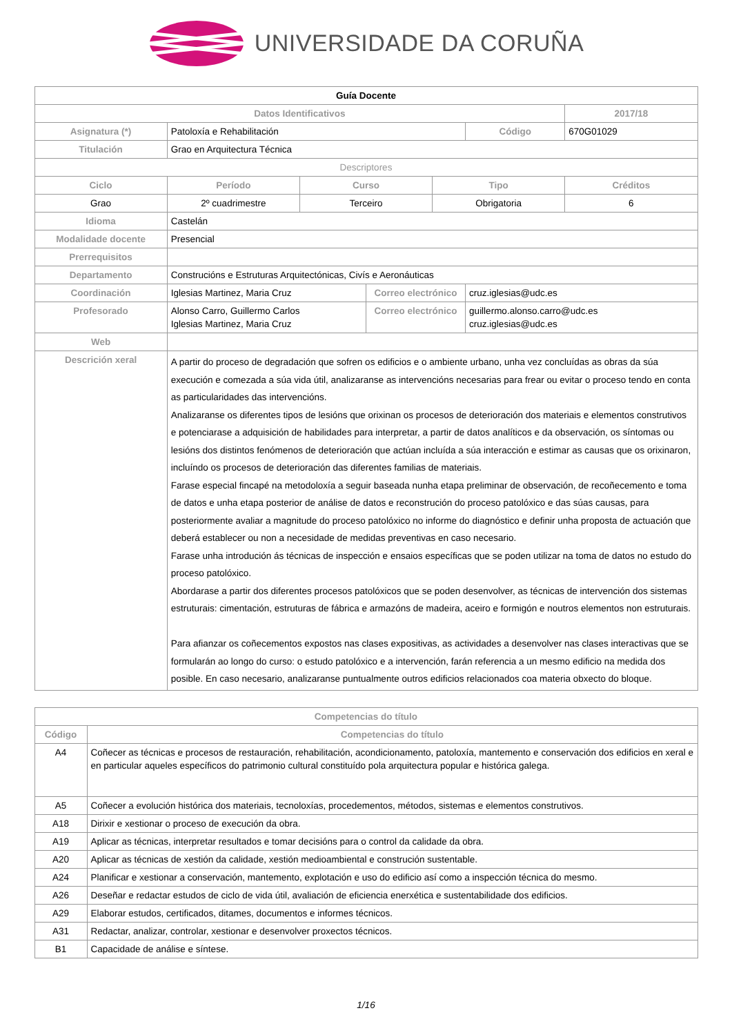UNIVERSIDADE DA CORUÑA
| Guía Docente | | | | | | |
| Datos Identificativos | | | | | | 2017/18 |
| Asignatura (*) | Patoloxía e Rehabilitación | | | | Código | 670G01029 |
| Titulación | Grao en Arquitectura Técnica | | | | | |
| Descriptores | | | | | | |
| Ciclo | Período | Curso | | Tipo | | Créditos |
| Grao | 2º cuadrimestre | Terceiro | | Obrigatoria | | 6 |
| Idioma | Castelán | | | | | |
| Modalidade docente | Presencial | | | | | |
| Prerrequisitos | | | | | | |
| Departamento | Construcións e Estruturas Arquitectónicas, Civís e Aeronáuticas | | | | | |
| Coordinación | Iglesias Martinez, Maria Cruz | | Correo electrónico | | cruz.iglesias@udc.es | |
| Profesorado | Alonso Carro, Guillermo Carlos Iglesias Martinez, Maria Cruz | | Correo electrónico | | guillermo.alonso.carro@udc.es cruz.iglesias@udc.es | |
| Web | | | | | | |
| Descrición xeral | A partir do proceso de degradación que sofren os edificios e o ambiente urbano, unha vez concluídas as obras da súa execución e comezada a súa vida útil, analizaranse as intervencións necesarias para frear ou evitar o proceso tendo en conta as particularidades das intervencións. Analizaranse os diferentes tipos de lesións que orixinan os procesos de deterioración dos materiais e elementos construtivos e potenciarase a adquisición de habilidades para interpretar, a partir de datos analíticos e da observación, os síntomas ou lesións dos distintos fenómenos de deterioración que actúan incluída a súa interacción e estimar as causas que os orixinaron, incluíndo os procesos de deterioración das diferentes familias de materiais. Farase especial fincapé na metodoloxía a seguir baseada nunha etapa preliminar de observación, de recoñecemento e toma de datos e unha etapa posterior de análise de datos e reconstrución do proceso patolóxico e das súas causas, para posteriormente avaliar a magnitude do proceso patolóxico no informe do diagnóstico e definir unha proposta de actuación que deberá establecer ou non a necesidade de medidas preventivas en caso necesario. Farase unha introdución ás técnicas de inspección e ensaios específicas que se poden utilizar na toma de datos no estudo do proceso patolóxico. Abordarase a partir dos diferentes procesos patolóxicos que se poden desenvolver, as técnicas de intervención dos sistemas estruturais: cimentación, estruturas de fábrica e armazóns de madeira, aceiro e formigón e noutros elementos non estruturais. Para afianzar os coñecementos expostos nas clases expositivas, as actividades a desenvolver nas clases interactivas que se formularán ao longo do curso: o estudo patolóxico e a intervención, farán referencia a un mesmo edificio na medida dos posible. En caso necesario, analizaranse puntualmente outros edificios relacionados coa materia obxecto do bloque. | | | | | |
| Competencias do título | |
| --- | --- |
| Código | Competencias do título |
| A4 | Coñecer as técnicas e procesos de restauración, rehabilitación, acondicionamento, patoloxía, mantemento e conservación dos edificios en xeral e en particular aqueles específicos do patrimonio cultural constituído pola arquitectura popular e histórica galega. |
| A5 | Coñecer a evolución histórica dos materiais, tecnoloxías, procedementos, métodos, sistemas e elementos construtivos. |
| A18 | Dirixir e xestionar o proceso de execución da obra. |
| A19 | Aplicar as técnicas, interpretar resultados e tomar decisións para o control da calidade da obra. |
| A20 | Aplicar as técnicas de xestión da calidade, xestión medioambiental e construción sustentable. |
| A24 | Planificar e xestionar a conservación, mantemento, explotación e uso do edificio así como a inspección técnica do mesmo. |
| A26 | Deseñar e redactar estudos de ciclo de vida útil, avaliación de eficiencia enerxética e sustentabilidade dos edificios. |
| A29 | Elaborar estudos, certificados, ditames, documentos e informes técnicos. |
| A31 | Redactar, analizar, controlar, xestionar e desenvolver proxectos técnicos. |
| B1 | Capacidade de análise e síntese. |
1/16